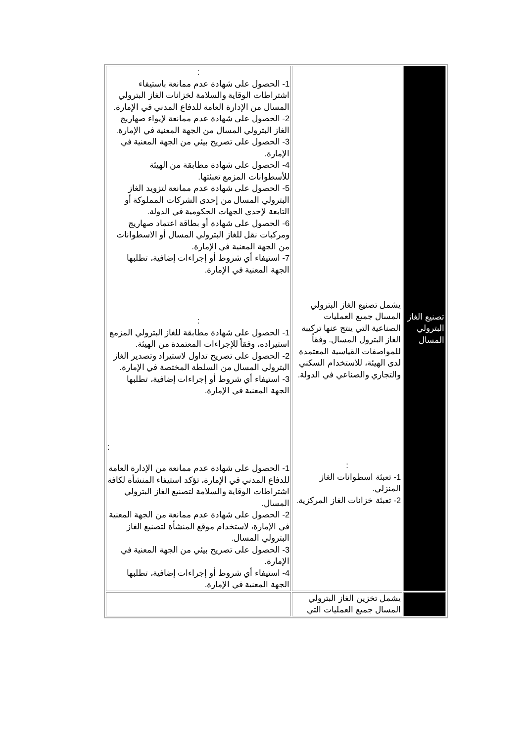| : 1- الحصول على شهادة عدم ممانعة باستيفاء اشتراطات الوقاية والسلامة لخزانات الغاز البترولي المسال من الإدارة العامة للدفاع المدني في الإمارة. 2- الحصول على شهادة عدم ممانعة لإيواء صهاريج الغاز البترولي المسال من الجهة المعنية في الإمارة. 3- الحصول على تصريح بيئي من الجهة المعنية في الإمارة. 4- الحصول على شهادة مطابقة من الهيئة للأسطوانات المزمع تعبئتها. 5- الحصول على شهادة عدم ممانعة لتزويد الغاز البترولي المسال من إحدى الشركات المملوكة أو التابعة لإحدى الجهات الحكومية في الدولة. 6- الحصول على شهادة أو بطاقة اعتماد صهاريج ومركبات نقل للغاز البترولي المسال أو الاسطوانات من الجهة المعنية في الإمارة. 7- استيفاء أي شروط أو إجراءات إضافية، تطلبها الجهة المعنية في الإمارة. : 1- الحصول على شهادة مطابقة للغاز البترولي المزمع استيراده، وفقاً للإجراءات المعتمدة من الهيئة. 2- الحصول على تصريح تداول لاستيراد وتصدير الغاز البترولي المسال من السلطة المختصة في الإمارة. 3- استيفاء أي شروط أو إجراءات إضافية، تطلبها الجهة المعنية في الإمارة. : 1- الحصول على شهادة عدم ممانعة من الإدارة العامة للدفاع المدني في الإمارة، تؤكد استيفاء المنشأة لكافة اشتراطات الوقاية والسلامة لتصنيع الغاز البترولي المسال. 2- الحصول على شهادة عدم ممانعة من الجهة المعنية في الإمارة، لاستخدام موقع المنشأة لتصنيع الغاز البترولي المسال. 3- الحصول على تصريح بيئي من الجهة المعنية في الإمارة. 4- استيفاء أي شروط أو إجراءات إضافية، تطلبها الجهة المعنية في الإمارة. | يشمل تصنيع الغاز البترولي المسال جميع العمليات الصناعية التي ينتج عنها تركيبة الغاز البترول المسال. وفقاً للمواصفات القياسية المعتمدة لدى الهيئة، للاستخدام السكني والتجاري والصناعي في الدولة. : 1- تعبئة اسطوانات الغاز المنزلي. 2- تعبئة خزانات الغاز المركزية. | تصنيع الغاز البترولي المسال |
| | يشمل تخزين الغاز البترولي المسال جميع العمليات التي | |